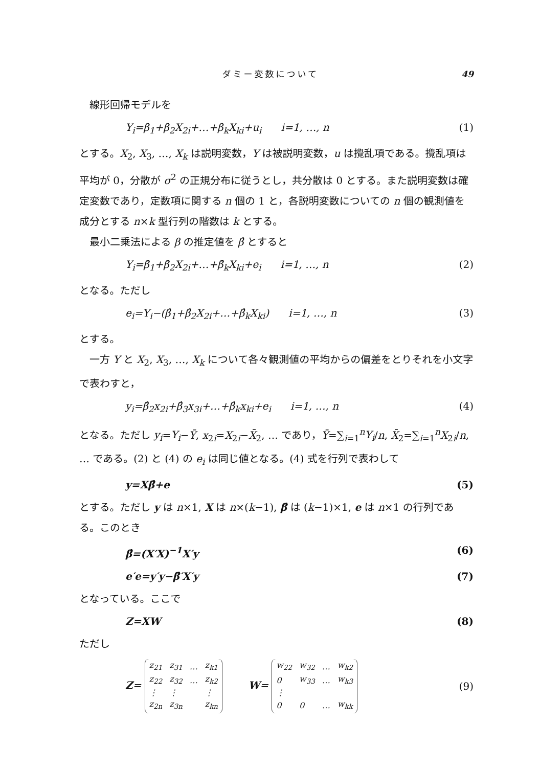ダミー変数について 49
線形回帰モデルを
Y<sub>i</sub>=β<sub>1</sub>+β<sub>2</sub>X<sub>2i</sub>+…+β<sub>k</sub>X<sub>ki</sub>+u<sub>i</sub> i=1, …, n (1)
とする。X<sub>2</sub>, X<sub>3</sub>, …, X<sub>k</sub> は説明変数，Y は被説明変数，u は攪乱項である。攪乱項は平均が 0，分散が σ<sup>2</sup> の正規分布に従うとし，共分散は 0 とする。また説明変数は確定変数であり，定数項に関する n 個の 1 と，各説明変数についての n 個の観測値を成分とする n×k 型行列の階数は k とする。
最小二乗法による β の推定値を β̂ とすると
Y<sub>i</sub>=β̂<sub>1</sub>+β̂<sub>2</sub>X<sub>2i</sub>+…+β̂<sub>k</sub>X<sub>ki</sub>+e<sub>i</sub> i=1, …, n (2)
となる。ただし
e<sub>i</sub>=Y<sub>i</sub>−(β̂<sub>1</sub>+β̂<sub>2</sub>X<sub>2i</sub>+…+β̂<sub>k</sub>X<sub>ki</sub>) i=1, …, n (3)
とする。
一方 Y と X<sub>2</sub>, X<sub>3</sub>, …, X<sub>k</sub> について各々観測値の平均からの偏差をとりそれを小文字で表わすと，
y<sub>i</sub>=β̂<sub>2</sub>x<sub>2i</sub>+β̂<sub>3</sub>x<sub>3i</sub>+…+β̂<sub>k</sub>x<sub>ki</sub>+e<sub>i</sub> i=1, …, n (4)
となる。ただし y<sub>i</sub>=Y<sub>i</sub>−Ȳ, x<sub>2i</sub>=X<sub>2i</sub>−X̄<sub>2</sub>, … であり，Ȳ=∑<sub>i=1</sub><sup>n</sup>Y<sub>i</sub>/n, X̄<sub>2</sub>=∑<sub>i=1</sub><sup>n</sup>X<sub>2i</sub>/n, … である。(2) と (4) の e<sub>i</sub> は同じ値となる。(4) 式を行列で表わして
y=Xβ̂+e (5)
とする。ただし y は n×1, X は n×(k−1), β̂ は (k−1)×1, e は n×1 の行列である。このとき
β̂=(X′X)<sup>−1</sup>X′y (6)
e′e=y′y−β̂′X′y (7)
となっている。ここで
Z=XW (8)
ただし
Z=
| z<sub>21</sub> | z<sub>31</sub> | … | z<sub>k1</sub> |
| z<sub>22</sub> | z<sub>32</sub> | … | z<sub>k2</sub> |
| ⋮ | ⋮ | | ⋮ |
| z<sub>2n</sub> | z<sub>3n</sub> | | z<sub>kn</sub> |
W=
| w<sub>22</sub> | w<sub>32</sub> | … | w<sub>k2</sub> |
| 0 | w<sub>33</sub> | … | w<sub>k3</sub> |
| ⋮ | | | |
| 0 | 0 | … | w<sub>kk</sub> |
(9)